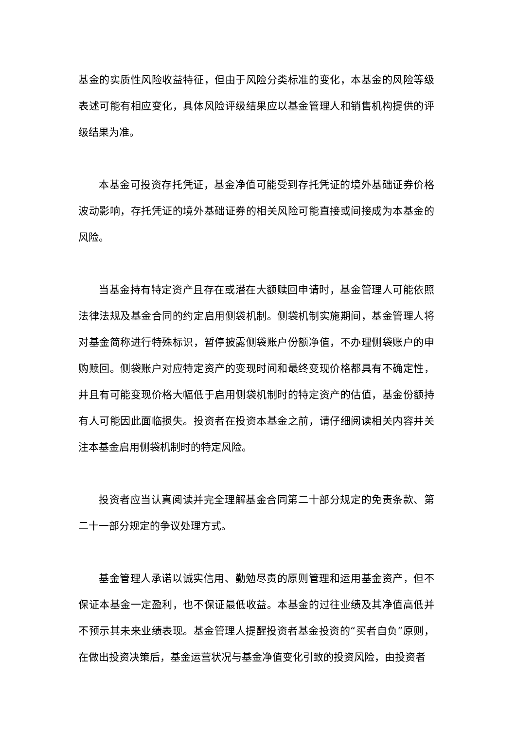基金的实质性风险收益特征，但由于风险分类标准的变化，本基金的风险等级表述可能有相应变化，具体风险评级结果应以基金管理人和销售机构提供的评级结果为准。
本基金可投资存托凭证，基金净值可能受到存托凭证的境外基础证券价格波动影响，存托凭证的境外基础证券的相关风险可能直接或间接成为本基金的风险。
当基金持有特定资产且存在或潜在大额赎回申请时，基金管理人可能依照法律法规及基金合同的约定启用侧袋机制。侧袋机制实施期间，基金管理人将对基金简称进行特殊标识，暂停披露侧袋账户份额净值，不办理侧袋账户的申购赎回。侧袋账户对应特定资产的变现时间和最终变现价格都具有不确定性，并且有可能变现价格大幅低于启用侧袋机制时的特定资产的估值，基金份额持有人可能因此面临损失。投资者在投资本基金之前，请仔细阅读相关内容并关注本基金启用侧袋机制时的特定风险。
投资者应当认真阅读并完全理解基金合同第二十部分规定的免责条款、第二十一部分规定的争议处理方式。
基金管理人承诺以诚实信用、勤勉尽责的原则管理和运用基金资产，但不保证本基金一定盈利，也不保证最低收益。本基金的过往业绩及其净值高低并不预示其未来业绩表现。基金管理人提醒投资者基金投资的“买者自负”原则，在做出投资决策后，基金运营状况与基金净值变化引致的投资风险，由投资者